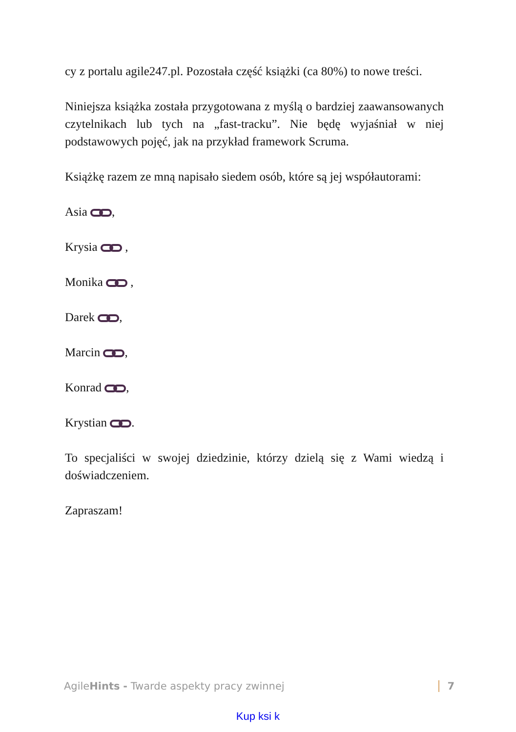cy z portalu agile247.pl. Pozostała część książki (ca 80%) to nowe treści.
Niniejsza książka została przygotowana z myślą o bardziej zaawansowanych czytelnikach lub tych na „fast-tracku”. Nie będę wyjaśniał w niej podstawowych pojęć, jak na przykład framework Scruma.
Książkę razem ze mną napisało siedem osób, które są jej współautorami:
Asia ,
Krysia ,
Monika ,
Darek ,
Marcin ,
Konrad ,
Krystian .
To specjaliści w swojej dziedzinie, którzy dzielą się z Wami wiedzą i doświadczeniem.
Zapraszam!
AgileHints - Twarde aspekty pracy zwinnej 7
Kup ksi k